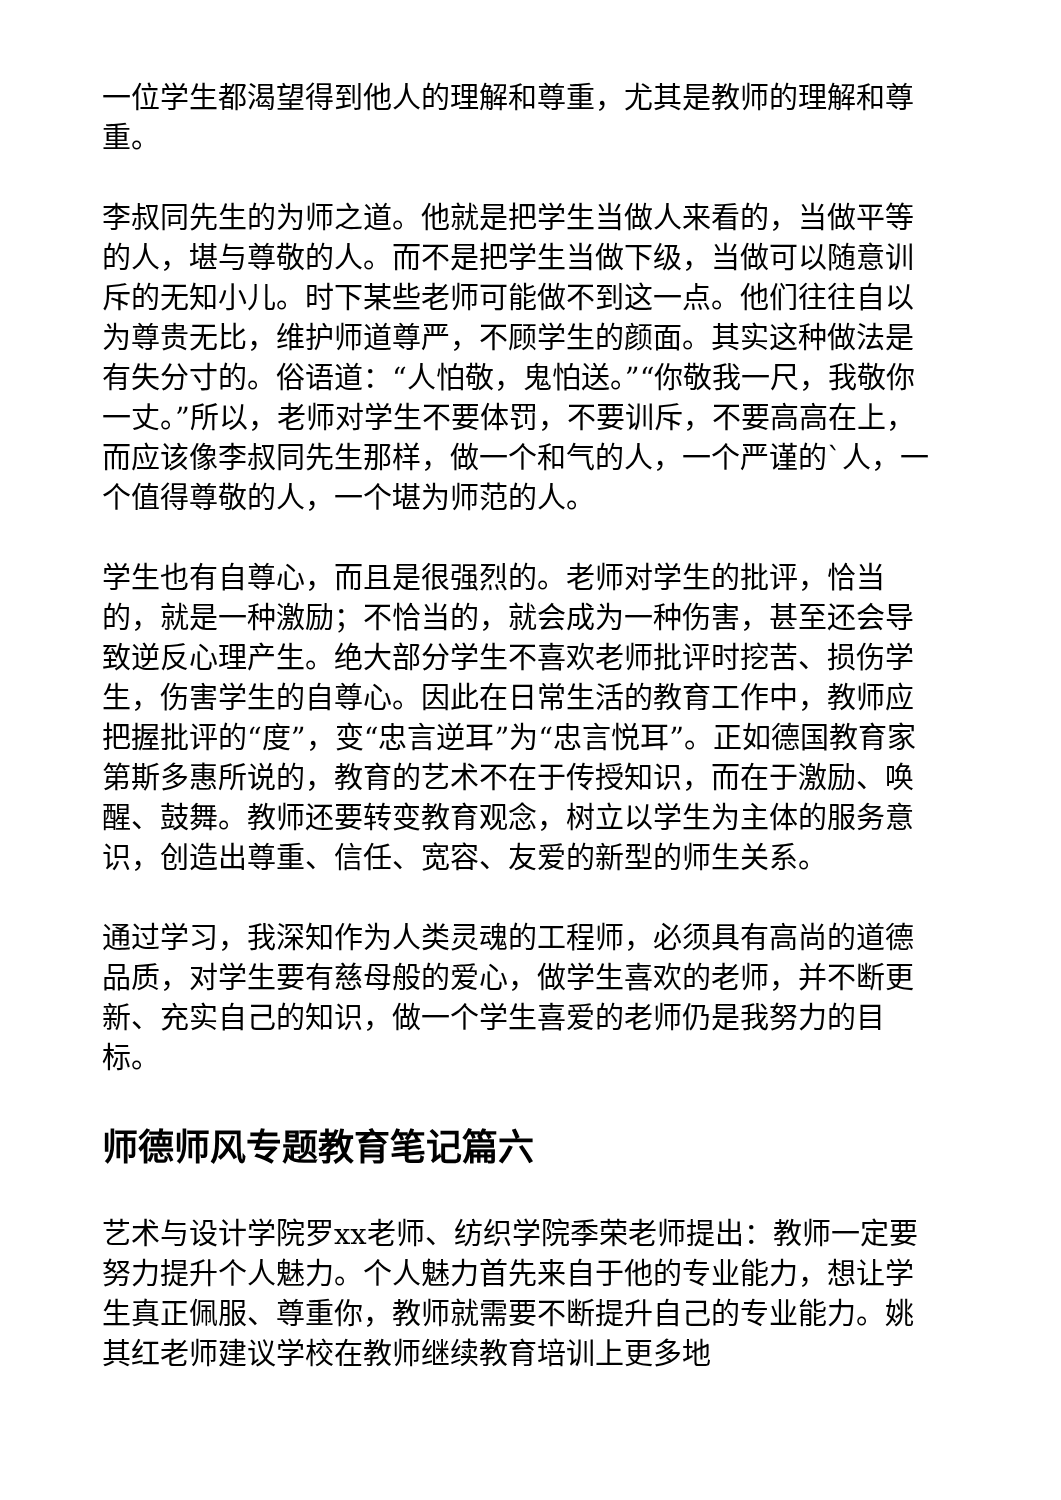一位学生都渴望得到他人的理解和尊重，尤其是教师的理解和尊重。
李叔同先生的为师之道。他就是把学生当做人来看的，当做平等的人，堪与尊敬的人。而不是把学生当做下级，当做可以随意训斥的无知小儿。时下某些老师可能做不到这一点。他们往往自以为尊贵无比，维护师道尊严，不顾学生的颜面。其实这种做法是有失分寸的。俗语道：“人怕敬，鬼怕送。”“你敬我一尺，我敬你一丈。”所以，老师对学生不要体罚，不要训斥，不要高高在上，而应该像李叔同先生那样，做一个和气的人，一个严谨的`人，一个值得尊敬的人，一个堪为师范的人。
学生也有自尊心，而且是很强烈的。老师对学生的批评，恰当的，就是一种激励；不恰当的，就会成为一种伤害，甚至还会导致逆反心理产生。绝大部分学生不喜欢老师批评时挖苦、损伤学生，伤害学生的自尊心。因此在日常生活的教育工作中，教师应把握批评的“度”，变“忠言逆耳”为“忠言悦耳”。正如德国教育家第斯多惠所说的，教育的艺术不在于传授知识，而在于激励、唤醒、鼓舞。教师还要转变教育观念，树立以学生为主体的服务意识，创造出尊重、信任、宽容、友爱的新型的师生关系。
通过学习，我深知作为人类灵魂的工程师，必须具有高尚的道德品质，对学生要有慈母般的爱心，做学生喜欢的老师，并不断更新、充实自己的知识，做一个学生喜爱的老师仍是我努力的目标。
师德师风专题教育笔记篇六
艺术与设计学院罗xx老师、纺织学院季荣老师提出：教师一定要努力提升个人魅力。个人魅力首先来自于他的专业能力，想让学生真正佩服、尊重你，教师就需要不断提升自己的专业能力。姚其红老师建议学校在教师继续教育培训上更多地